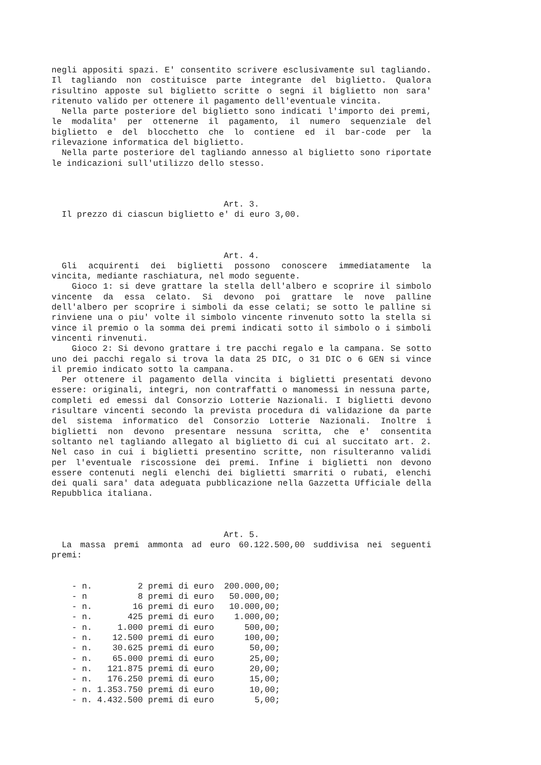negli appositi spazi. E' consentito scrivere esclusivamente sul tagliando. Il tagliando non costituisce parte integrante del biglietto. Qualora risultino apposte sul biglietto scritte o segni il biglietto non sara' ritenuto valido per ottenere il pagamento dell'eventuale vincita.
Nella parte posteriore del biglietto sono indicati l'importo dei premi, le modalita' per ottenerne il pagamento, il numero sequenziale del biglietto e del blocchetto che lo contiene ed il bar-code per la rilevazione informatica del biglietto.
Nella parte posteriore del tagliando annesso al biglietto sono riportate le indicazioni sull'utilizzo dello stesso.
Art. 3.
Il prezzo di ciascun biglietto e' di euro 3,00.
Art. 4.
Gli acquirenti dei biglietti possono conoscere immediatamente la vincita, mediante raschiatura, nel modo seguente.
Gioco 1: si deve grattare la stella dell'albero e scoprire il simbolo vincente da essa celato. Si devono poi grattare le nove palline dell'albero per scoprire i simboli da esse celati; se sotto le palline si rinviene una o piu' volte il simbolo vincente rinvenuto sotto la stella si vince il premio o la somma dei premi indicati sotto il simbolo o i simboli vincenti rinvenuti.
Gioco 2: Si devono grattare i tre pacchi regalo e la campana. Se sotto uno dei pacchi regalo si trova la data 25 DIC, o 31 DIC o 6 GEN si vince il premio indicato sotto la campana.
Per ottenere il pagamento della vincita i biglietti presentati devono essere: originali, integri, non contraffatti o manomessi in nessuna parte, completi ed emessi dal Consorzio Lotterie Nazionali. I biglietti devono risultare vincenti secondo la prevista procedura di validazione da parte del sistema informatico del Consorzio Lotterie Nazionali. Inoltre i biglietti non devono presentare nessuna scritta, che e' consentita soltanto nel tagliando allegato al biglietto di cui al succitato art. 2. Nel caso in cui i biglietti presentino scritte, non risulteranno validi per l'eventuale riscossione dei premi. Infine i biglietti non devono essere contenuti negli elenchi dei biglietti smarriti o rubati, elenchi dei quali sara' data adeguata pubblicazione nella Gazzetta Ufficiale della Repubblica italiana.
Art. 5.
La massa premi ammonta ad euro 60.122.500,00 suddivisa nei seguenti premi:
    - n.         2 premi di euro  200.000,00;
    - n          8 premi di euro   50.000,00;
    - n.        16 premi di euro   10.000,00;
    - n.       425 premi di euro    1.000,00;
    - n.     1.000 premi di euro      500,00;
    - n.    12.500 premi di euro      100,00;
    - n.    30.625 premi di euro       50,00;
    - n.    65.000 premi di euro       25,00;
    - n.   121.875 premi di euro       20,00;
    - n.   176.250 premi di euro       15,00;
    - n. 1.353.750 premi di euro       10,00;
    - n. 4.432.500 premi di euro        5,00;